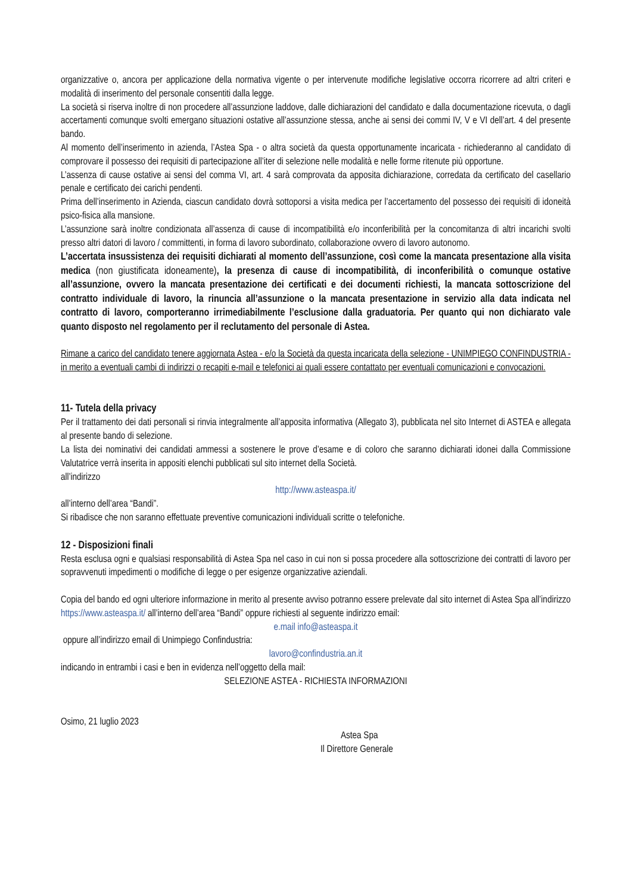organizzative o, ancora per applicazione della normativa vigente o per intervenute modifiche legislative occorra ricorrere ad altri criteri e modalità di inserimento del personale consentiti dalla legge.
La società si riserva inoltre di non procedere all’assunzione laddove, dalle dichiarazioni del candidato e dalla documentazione ricevuta, o dagli accertamenti comunque svolti emergano situazioni ostative all’assunzione stessa, anche ai sensi dei commi IV, V e VI dell’art. 4 del presente bando.
Al momento dell’inserimento in azienda, l’Astea Spa - o altra società da questa opportunamente incaricata - richiederanno al candidato di comprovare il possesso dei requisiti di partecipazione all’iter di selezione nelle modalità e nelle forme ritenute più opportune.
L’assenza di cause ostative ai sensi del comma VI, art. 4 sarà comprovata da apposita dichiarazione, corredata da certificato del casellario penale e certificato dei carichi pendenti.
Prima dell’inserimento in Azienda, ciascun candidato dovrà sottoporsi a visita medica per l’accertamento del possesso dei requisiti di idoneità psico-fisica alla mansione.
L’assunzione sarà inoltre condizionata all’assenza di cause di incompatibilità e/o inconferibilità per la concomitanza di altri incarichi svolti presso altri datori di lavoro / committenti, in forma di lavoro subordinato, collaborazione ovvero di lavoro autonomo.
L’accertata insussistenza dei requisiti dichiarati al momento dell’assunzione, così come la mancata presentazione alla visita medica (non giustificata idoneamente), la presenza di cause di incompatibilità, di inconferibilità o comunque ostative all’assunzione, ovvero la mancata presentazione dei certificati e dei documenti richiesti, la mancata sottoscrizione del contratto individuale di lavoro, la rinuncia all’assunzione o la mancata presentazione in servizio alla data indicata nel contratto di lavoro, comporteranno irrimediabilmente l’esclusione dalla graduatoria. Per quanto qui non dichiarato vale quanto disposto nel regolamento per il reclutamento del personale di Astea.
Rimane a carico del candidato tenere aggiornata Astea - e/o la Società da questa incaricata della selezione - UNIMPIEGO CONFINDUSTRIA - in merito a eventuali cambi di indirizzi o recapiti e-mail e telefonici ai quali essere contattato per eventuali comunicazioni e convocazioni.
11- Tutela della privacy
Per il trattamento dei dati personali si rinvia integralmente all’apposita informativa (Allegato 3), pubblicata nel sito Internet di ASTEA e allegata al presente bando di selezione.
La lista dei nominativi dei candidati ammessi a sostenere le prove d’esame e di coloro che saranno dichiarati idonei dalla Commissione Valutatrice verrà inserita in appositi elenchi pubblicati sul sito internet della Società.
all’indirizzo
http://www.asteaspa.it/
all’interno dell’area “Bandi”.
Si ribadisce che non saranno effettuate preventive comunicazioni individuali scritte o telefoniche.
12 - Disposizioni finali
Resta esclusa ogni e qualsiasi responsabilità di Astea Spa nel caso in cui non si possa procedere alla sottoscrizione dei contratti di lavoro per sopravvenuti impedimenti o modifiche di legge o per esigenze organizzative aziendali.
Copia del bando ed ogni ulteriore informazione in merito al presente avviso potranno essere prelevate dal sito internet di Astea Spa all’indirizzo https://www.asteaspa.it/ all’interno dell’area “Bandi” oppure richiesti al seguente indirizzo email:
e.mail info@asteaspa.it
oppure all’indirizzo email di Unimpiego Confindustria:
lavoro@confindustria.an.it
indicando in entrambi i casi e ben in evidenza nell’oggetto della mail:
SELEZIONE ASTEA - RICHIESTA INFORMAZIONI
Osimo, 21 luglio 2023
Astea Spa
Il Direttore Generale